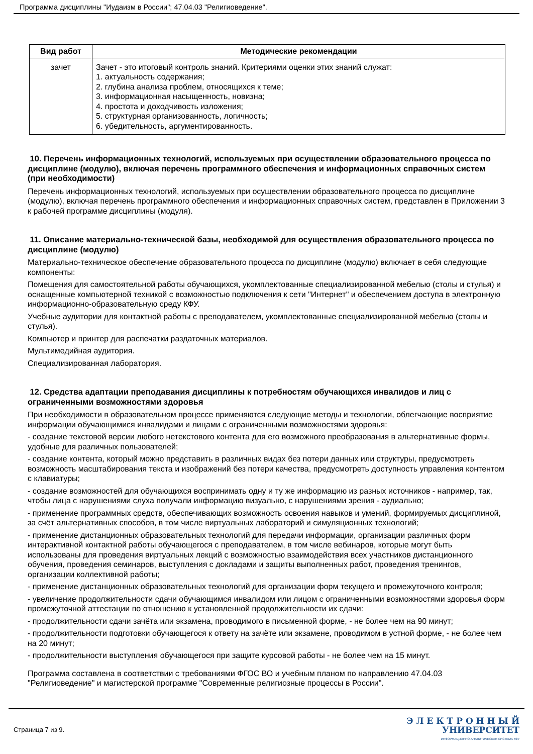Программа дисциплины "Иудаизм в России"; 47.04.03 "Религиоведение".
| Вид работ | Методические рекомендации |
| --- | --- |
| зачет | Зачет - это итоговый контроль знаний. Критериями оценки этих знаний служат: 1. актуальность содержания; 2. глубина анализа проблем, относящихся к теме; 3. информационная насыщенность, новизна; 4. простота и доходчивость изложения; 5. структурная организованность, логичность; 6. убедительность, аргументированность. |
10. Перечень информационных технологий, используемых при осуществлении образовательного процесса по дисциплине (модулю), включая перечень программного обеспечения и информационных справочных систем (при необходимости)
Перечень информационных технологий, используемых при осуществлении образовательного процесса по дисциплине (модулю), включая перечень программного обеспечения и информационных справочных систем, представлен в Приложении 3 к рабочей программе дисциплины (модуля).
11. Описание материально-технической базы, необходимой для осуществления образовательного процесса по дисциплине (модулю)
Материально-техническое обеспечение образовательного процесса по дисциплине (модулю) включает в себя следующие компоненты:
Помещения для самостоятельной работы обучающихся, укомплектованные специализированной мебелью (столы и стулья) и оснащенные компьютерной техникой с возможностью подключения к сети "Интернет" и обеспечением доступа в электронную информационно-образовательную среду КФУ.
Учебные аудитории для контактной работы с преподавателем, укомплектованные специализированной мебелью (столы и стулья).
Компьютер и принтер для распечатки раздаточных материалов.
Мультимедийная аудитория.
Специализированная лаборатория.
12. Средства адаптации преподавания дисциплины к потребностям обучающихся инвалидов и лиц с ограниченными возможностями здоровья
При необходимости в образовательном процессе применяются следующие методы и технологии, облегчающие восприятие информации обучающимися инвалидами и лицами с ограниченными возможностями здоровья:
- создание текстовой версии любого нетекстового контента для его возможного преобразования в альтернативные формы, удобные для различных пользователей;
- создание контента, который можно представить в различных видах без потери данных или структуры, предусмотреть возможность масштабирования текста и изображений без потери качества, предусмотреть доступность управления контентом с клавиатуры;
- создание возможностей для обучающихся воспринимать одну и ту же информацию из разных источников - например, так, чтобы лица с нарушениями слуха получали информацию визуально, с нарушениями зрения - аудиально;
- применение программных средств, обеспечивающих возможность освоения навыков и умений, формируемых дисциплиной, за счёт альтернативных способов, в том числе виртуальных лабораторий и симуляционных технологий;
- применение дистанционных образовательных технологий для передачи информации, организации различных форм интерактивной контактной работы обучающегося с преподавателем, в том числе вебинаров, которые могут быть использованы для проведения виртуальных лекций с возможностью взаимодействия всех участников дистанционного обучения, проведения семинаров, выступления с докладами и защиты выполненных работ, проведения тренингов, организации коллективной работы;
- применение дистанционных образовательных технологий для организации форм текущего и промежуточного контроля;
- увеличение продолжительности сдачи обучающимся инвалидом или лицом с ограниченными возможностями здоровья форм промежуточной аттестации по отношению к установленной продолжительности их сдачи:
- продолжительности сдачи зачёта или экзамена, проводимого в письменной форме, - не более чем на 90 минут;
- продолжительности подготовки обучающегося к ответу на зачёте или экзамене, проводимом в устной форме, - не более чем на 20 минут;
- продолжительности выступления обучающегося при защите курсовой работы - не более чем на 15 минут.
Программа составлена в соответствии с требованиями ФГОС ВО и учебным планом по направлению 47.04.03 "Религиоведение" и магистерской программе "Современные религиозные процессы в России".
Страница 7 из 9.
Э Л Е К Т Р О Н Н Ы Й
УНИВЕРСИТЕТ
ИНФОРМАЦИОННО-АНАЛИТИЧЕСКАЯ СИСТЕМА КФУ